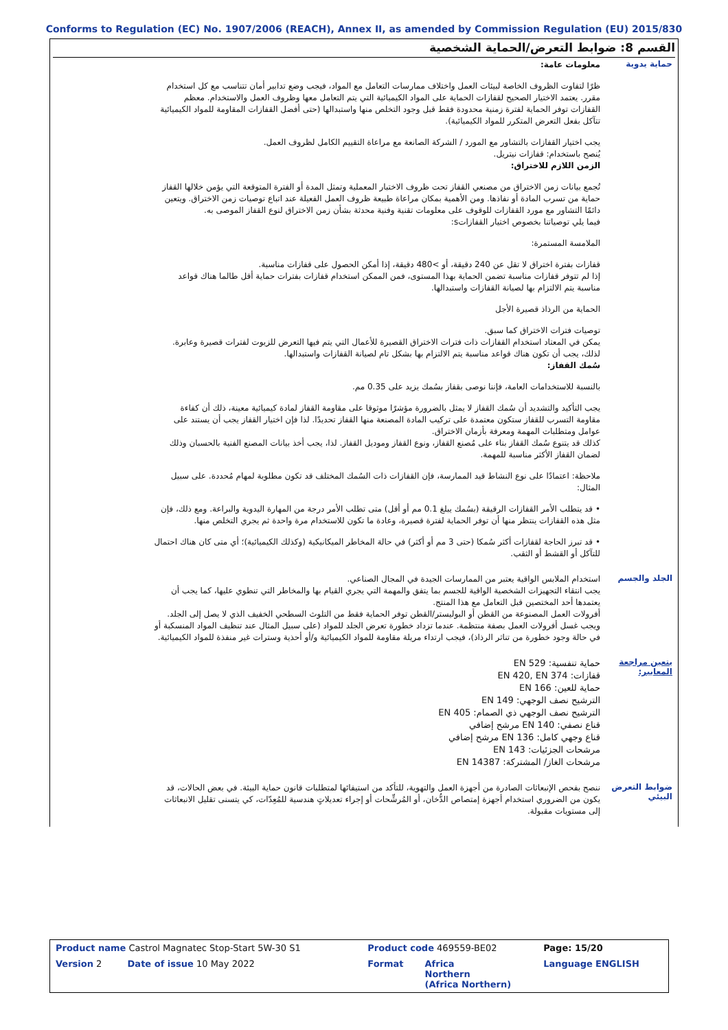Conforms to Regulation (EC) No. 1907/2006 (REACH), Annex II, as amended by Commission Regulation (EU) 2015/830
القسم 8: ضوابط التعرض/الحماية الشخصية
حماية يدوية
معلومات عامة:
ظرًا لتفاوت الظروف الخاصة لبيئات العمل واختلاف ممارسات التعامل مع المواد، فيجب وضع تدابير أمان تتناسب مع كل استخدام مقرر. يعتمد الاختيار الصحيح لقفازات الحماية على المواد الكيميائية التي يتم التعامل معها وظروف العمل والاستخدام. معظم القفازات توفر الحماية لفترة زمنية محدودة فقط قبل وجود التخلص منها واستبدالها (حتى أفضل القفازات المقاومة للمواد الكيميائية تتآكل بفعل التعرض المتكرر للمواد الكيميائية).
يجب اختيار القفازات بالتشاور مع المورد / الشركة الصانعة مع مراعاة التقييم الكامل لظروف العمل.
يُنصح باستخدام: قفازات نيتريل.
الزمن اللازم للاختراق:
تُجمع بيانات زمن الاختراق من مصنعي القفاز تحت ظروف الاختبار المعملية وتمثل المدة أو الفترة المتوقعة التي يؤمن خلالها القفاز حماية من تسرب المادة أو نفاذها. ومن الأهمية بمكان مراعاة طبيعة ظروف العمل الفعيلة عند اتباع توصيات زمن الاختراق. ويتعين دائمًا التشاور مع مورد القفازات للوقوف على معلومات تقنية وفنية محدثة بشأن زمن الاختراق لنوع القفاز الموصى به.
فيما يلي توصياتنا بخصوص اختيار القفازاتs:
الملامسة المستمرة:
قفازات بفترة اختراق لا تقل عن 240 دقيقة، أو >480 دقيقة، إذا أمكن الحصول على قفازات مناسبة.
إذا لم تتوفر قفازات مناسبة تضمن الحماية بهذا المستوى، فمن الممكن استخدام قفازات بفترات حماية أقل طالما هناك قواعد مناسبة يتم الالتزام بها لصيانة القفازات واستبدالها.
الحماية من الرذاذ قصيرة الأجل
توصيات فترات الاختراق كما سبق.
يمكن في المعتاد استخدام القفازات ذات فترات الاختراق القصيرة للأعمال التي يتم فيها التعرض للزيوت لفترات قصيرة وعابرة. لذلك، يجب أن تكون هناك قواعد مناسبة يتم الالتزام بها بشكل تام لصيانة القفازات واستبدالها.
سُمك القفاز:
بالنسبة للاستخدامات العامة، فإننا نوصى بقفاز بسُمك يزيد على 0.35 مم.
يجب التأكيد والتشديد أن سُمك القفاز لا يمثل بالضرورة مؤشرًا موثوقا على مقاومة القفاز لمادة كيميائية معينة، ذلك أن كفاءة مقاومة التسرب للقفاز ستكون معتمدة على تركيب المادة المصنعة منها القفاز تحديدًا. لذا فإن اختيار القفاز يجب أن يستند على عوامل ومتطلبات المهمة ومعرفة بأزمان الاختراق.
كذلك قد يتنوع سُمك القفاز بناء على مُصنع القفاز، ونوع القفاز وموديل القفاز. لذا، يجب أخذ بيانات المصنع الفنية بالحسبان وذلك لضمان القفاز الأكثر مناسبة للمهمة.
ملاحظة: اعتمادًا على نوع النشاط قيد الممارسة، فإن القفازات ذات السُمك المختلف قد تكون مطلوبة لمهام مُحددة. على سبيل المثال:
• قد يتطلب الأمر القفازات الرقيقة (بسُمك يبلغ 0.1 مم أو أقل) متى تطلب الأمر درجة من المهارة اليدوية والبراعة. ومع ذلك، فإن مثل هذه القفازات ينتظر منها أن توفر الحماية لفترة قصيرة، وعادة ما تكون للاستخدام مرة واحدة ثم يجري التخلص منها.
• قد تبرز الحاجة لقفازات أكثر سُمكا (حتى 3 مم أو أكثر) في حالة المخاطر الميكانيكية (وكذلك الكيميائية)؛ أي متى كان هناك احتمال للتآكل أو القشط أو الثقب.
الجلد والجسم
استخدام الملابس الواقية يعتبر من الممارسات الجيدة في المجال الصناعي.
يجب انتقاء التجهيزات الشخصية الواقية للجسم بما يتفق والمهمة التي يجري القيام بها والمخاطر التي تنطوي عليها، كما يجب أن يعتمدها أحد المختصين قبل التعامل مع هذا المنتج.
أفرولات العمل المصنوعة من القطن أو البوليستر/القطن توفر الحماية فقط من التلوث السطحي الخفيف الذي لا يصل إلى الجلد. ويجب غسل أفرولات العمل بصفة منتظمة. عندما تزداد خطورة تعرض الجلد للمواد (على سبيل المثال عند تنظيف المواد المنسكبة أو في حالة وجود خطورة من تناثر الرذاذ)، فيجب ارتداء مريلة مقاومة للمواد الكيميائية و/أو أحذية وسترات غير منفذة للمواد الكيميائية.
يتعين مراجعة المعايير:
حماية تنفسية: EN 529
قفازات: EN 420, EN 374
حماية للعين: EN 166
الترشيح نصف الوجهي: EN 149
الترشيح نصف الوجهي ذي الصمام: EN 405
قناع نصفي: EN 140 مرشح إضافي
قناع وجهي كامل: EN 136 مرشح إضافي
مرشحات الجزئيات: EN 143
مرشحات الغاز/ المشتركة: EN 14387
ضوابط التعرض البيئي
ننصح بفحص الإنبعاثات الصادرة من أجهزة العمل والتهوية، للتأكد من استيفائها لمتطلبات قانون حماية البيئة. في بعض الحالات، قد يكون من الضروري استخدام أجهزة إمتصاص الدُّخان، أو المُرشِّحات أو إجراء تعديلاتٍ هندسية للمُعِدّات، كي يتسنى تقليل الانبعاثات إلى مستويات مقبولة.
| Product name Castrol Magnatec Stop-Start 5W-30 S1 | Product code 469559-BE02 | | Page: 15/20 |
| Version 2 Date of issue 10 May 2022 | Format | Africa Northern (Africa Northern) | Language ENGLISH |